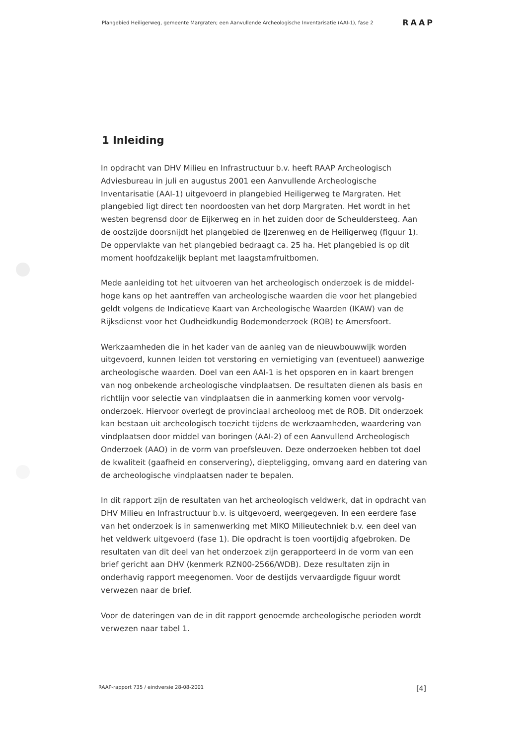Plangebied Heiligerweg, gemeente Margraten; een Aanvullende Archeologische Inventarisatie (AAI-1), fase 2 RAAP
1 Inleiding
In opdracht van DHV Milieu en Infrastructuur b.v. heeft RAAP Archeologisch Adviesbureau in juli en augustus 2001 een Aanvullende Archeologische Inventarisatie (AAI-1) uitgevoerd in plangebied Heiligerweg te Margraten. Het plangebied ligt direct ten noordoosten van het dorp Margraten. Het wordt in het westen begrensd door de Eijkerweg en in het zuiden door de Scheuldersteeg. Aan de oostzijde doorsnijdt het plangebied de IJzerenweg en de Heiligerweg (figuur 1). De oppervlakte van het plangebied bedraagt ca. 25 ha. Het plangebied is op dit moment hoofdzakelijk beplant met laagstamfruitbomen.
Mede aanleiding tot het uitvoeren van het archeologisch onderzoek is de middel-hoge kans op het aantreffen van archeologische waarden die voor het plangebied geldt volgens de Indicatieve Kaart van Archeologische Waarden (IKAW) van de Rijksdienst voor het Oudheidkundig Bodemonderzoek (ROB) te Amersfoort.
Werkzaamheden die in het kader van de aanleg van de nieuwbouwwijk worden uitgevoerd, kunnen leiden tot verstoring en vernietiging van (eventueel) aanwezige archeologische waarden. Doel van een AAI-1 is het opsporen en in kaart brengen van nog onbekende archeologische vindplaatsen. De resultaten dienen als basis en richtlijn voor selectie van vindplaatsen die in aanmerking komen voor vervolg-onderzoek. Hiervoor overlegt de provinciaal archeoloog met de ROB. Dit onderzoek kan bestaan uit archeologisch toezicht tijdens de werkzaamheden, waardering van vindplaatsen door middel van boringen (AAI-2) of een Aanvullend Archeologisch Onderzoek (AAO) in de vorm van proefsleuven. Deze onderzoeken hebben tot doel de kwaliteit (gaafheid en conservering), diepteligging, omvang aard en datering van de archeologische vindplaatsen nader te bepalen.
In dit rapport zijn de resultaten van het archeologisch veldwerk, dat in opdracht van DHV Milieu en Infrastructuur b.v. is uitgevoerd, weergegeven. In een eerdere fase van het onderzoek is in samenwerking met MIKO Milieutechniek b.v. een deel van het veldwerk uitgevoerd (fase 1). Die opdracht is toen voortijdig afgebroken. De resultaten van dit deel van het onderzoek zijn gerapporteerd in de vorm van een brief gericht aan DHV (kenmerk RZN00-2566/WDB). Deze resultaten zijn in onderhavig rapport meegenomen. Voor de destijds vervaardigde figuur wordt verwezen naar de brief.
Voor de dateringen van de in dit rapport genoemde archeologische perioden wordt verwezen naar tabel 1.
RAAP-rapport 735 / eindversie 28-08-2001 [4]